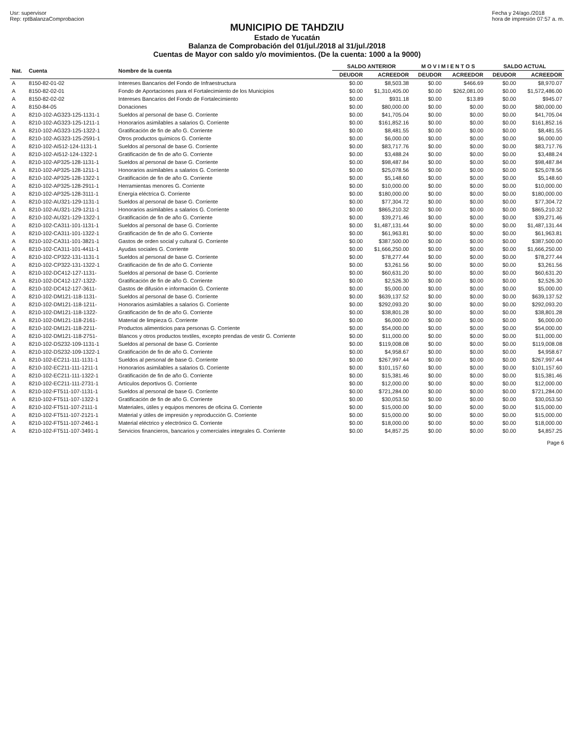Usr: supervisor
Rep: rptBalanzaComprobacion
Fecha y 24/ago./2018
hora de impresión 07:57 a. m.
MUNICIPIO DE TAHDZIU
Estado de Yucatán
Balanza de Comprobación del 01/jul./2018 al 31/jul./2018
Cuentas de Mayor con saldo y/o movimientos. (De la cuenta: 1000 a la 9000)
| Nat. | Cuenta | Nombre de la cuenta | SALDO ANTERIOR | | M O V I M I E N T O S | | SALDO ACTUAL | |
| --- | --- | --- | --- | --- | --- | --- | --- | --- |
| | | | DEUDOR | ACREEDOR | DEUDOR | ACREEDOR | DEUDOR | ACREEDOR |
| A | 8150-82-01-02 | Intereses Bancarios del Fondo de Infraestructura | $0.00 | $8,503.38 | $0.00 | $466.69 | $0.00 | $8,970.07 |
| A | 8150-82-02-01 | Fondo de Aportaciones para el Fortalecimiento de los Municipios | $0.00 | $1,310,405.00 | $0.00 | $262,081.00 | $0.00 | $1,572,486.00 |
| A | 8150-82-02-02 | Intereses Bancarios del Fondo de Fortalecimiento | $0.00 | $931.18 | $0.00 | $13.89 | $0.00 | $945.07 |
| A | 8150-84-05 | Donaciones | $0.00 | $80,000.00 | $0.00 | $0.00 | $0.00 | $80,000.00 |
| A | 8210-102-AG323-125-1131-1 | Sueldos al personal de base G. Corriente | $0.00 | $41,705.04 | $0.00 | $0.00 | $0.00 | $41,705.04 |
| A | 8210-102-AG323-125-1211-1 | Honorarios asimilables a salarios G. Corriente | $0.00 | $161,852.16 | $0.00 | $0.00 | $0.00 | $161,852.16 |
| A | 8210-102-AG323-125-1322-1 | Gratificación de fin de año G. Corriente | $0.00 | $8,481.55 | $0.00 | $0.00 | $0.00 | $8,481.55 |
| A | 8210-102-AG323-125-2591-1 | Otros productos químicos G. Corriente | $0.00 | $6,000.00 | $0.00 | $0.00 | $0.00 | $6,000.00 |
| A | 8210-102-AI512-124-1131-1 | Sueldos al personal de base G. Corriente | $0.00 | $83,717.76 | $0.00 | $0.00 | $0.00 | $83,717.76 |
| A | 8210-102-AI512-124-1322-1 | Gratificación de fin de año G. Corriente | $0.00 | $3,488.24 | $0.00 | $0.00 | $0.00 | $3,488.24 |
| A | 8210-102-AP325-128-1131-1 | Sueldos al personal de base G. Corriente | $0.00 | $98,487.84 | $0.00 | $0.00 | $0.00 | $98,487.84 |
| A | 8210-102-AP325-128-1211-1 | Honorarios asimilables a salarios G. Corriente | $0.00 | $25,078.56 | $0.00 | $0.00 | $0.00 | $25,078.56 |
| A | 8210-102-AP325-128-1322-1 | Gratificación de fin de año G. Corriente | $0.00 | $5,148.60 | $0.00 | $0.00 | $0.00 | $5,148.60 |
| A | 8210-102-AP325-128-2911-1 | Herramientas menores G. Corriente | $0.00 | $10,000.00 | $0.00 | $0.00 | $0.00 | $10,000.00 |
| A | 8210-102-AP325-128-3111-1 | Energía eléctrica G. Corriente | $0.00 | $180,000.00 | $0.00 | $0.00 | $0.00 | $180,000.00 |
| A | 8210-102-AU321-129-1131-1 | Sueldos al personal de base G. Corriente | $0.00 | $77,304.72 | $0.00 | $0.00 | $0.00 | $77,304.72 |
| A | 8210-102-AU321-129-1211-1 | Honorarios asimilables a salarios G. Corriente | $0.00 | $865,210.32 | $0.00 | $0.00 | $0.00 | $865,210.32 |
| A | 8210-102-AU321-129-1322-1 | Gratificación de fin de año G. Corriente | $0.00 | $39,271.46 | $0.00 | $0.00 | $0.00 | $39,271.46 |
| A | 8210-102-CA311-101-1131-1 | Sueldos al personal de base G. Corriente | $0.00 | $1,487,131.44 | $0.00 | $0.00 | $0.00 | $1,487,131.44 |
| A | 8210-102-CA311-101-1322-1 | Gratificación de fin de año G. Corriente | $0.00 | $61,963.81 | $0.00 | $0.00 | $0.00 | $61,963.81 |
| A | 8210-102-CA311-101-3821-1 | Gastos de orden social y cultural G. Corriente | $0.00 | $387,500.00 | $0.00 | $0.00 | $0.00 | $387,500.00 |
| A | 8210-102-CA311-101-4411-1 | Ayudas sociales G. Corriente | $0.00 | $1,666,250.00 | $0.00 | $0.00 | $0.00 | $1,666,250.00 |
| A | 8210-102-CP322-131-1131-1 | Sueldos al personal de base G. Corriente | $0.00 | $78,277.44 | $0.00 | $0.00 | $0.00 | $78,277.44 |
| A | 8210-102-CP322-131-1322-1 | Gratificación de fin de año G. Corriente | $0.00 | $3,261.56 | $0.00 | $0.00 | $0.00 | $3,261.56 |
| A | 8210-102-DC412-127-1131- | Sueldos al personal de base G. Corriente | $0.00 | $60,631.20 | $0.00 | $0.00 | $0.00 | $60,631.20 |
| A | 8210-102-DC412-127-1322- | Gratificación de fin de año G. Corriente | $0.00 | $2,526.30 | $0.00 | $0.00 | $0.00 | $2,526.30 |
| A | 8210-102-DC412-127-3611- | Gastos de difusión e información G. Corriente | $0.00 | $5,000.00 | $0.00 | $0.00 | $0.00 | $5,000.00 |
| A | 8210-102-DM121-118-1131- | Sueldos al personal de base G. Corriente | $0.00 | $639,137.52 | $0.00 | $0.00 | $0.00 | $639,137.52 |
| A | 8210-102-DM121-118-1211- | Honorarios asimilables a salarios G. Corriente | $0.00 | $292,093.20 | $0.00 | $0.00 | $0.00 | $292,093.20 |
| A | 8210-102-DM121-118-1322- | Gratificación de fin de año G. Corriente | $0.00 | $38,801.28 | $0.00 | $0.00 | $0.00 | $38,801.28 |
| A | 8210-102-DM121-118-2161- | Material de limpieza G. Corriente | $0.00 | $6,000.00 | $0.00 | $0.00 | $0.00 | $6,000.00 |
| A | 8210-102-DM121-118-2211- | Productos alimenticios para personas G. Corriente | $0.00 | $54,000.00 | $0.00 | $0.00 | $0.00 | $54,000.00 |
| A | 8210-102-DM121-118-2751- | Blancos y otros productos textiles, excepto prendas de vestir G. Corriente | $0.00 | $11,000.00 | $0.00 | $0.00 | $0.00 | $11,000.00 |
| A | 8210-102-DS232-109-1131-1 | Sueldos al personal de base G. Corriente | $0.00 | $119,008.08 | $0.00 | $0.00 | $0.00 | $119,008.08 |
| A | 8210-102-DS232-109-1322-1 | Gratificación de fin de año G. Corriente | $0.00 | $4,958.67 | $0.00 | $0.00 | $0.00 | $4,958.67 |
| A | 8210-102-EC211-111-1131-1 | Sueldos al personal de base G. Corriente | $0.00 | $267,997.44 | $0.00 | $0.00 | $0.00 | $267,997.44 |
| A | 8210-102-EC211-111-1211-1 | Honorarios asimilables a salarios G. Corriente | $0.00 | $101,157.60 | $0.00 | $0.00 | $0.00 | $101,157.60 |
| A | 8210-102-EC211-111-1322-1 | Gratificación de fin de año G. Corriente | $0.00 | $15,381.46 | $0.00 | $0.00 | $0.00 | $15,381.46 |
| A | 8210-102-EC211-111-2731-1 | Artículos deportivos G. Corriente | $0.00 | $12,000.00 | $0.00 | $0.00 | $0.00 | $12,000.00 |
| A | 8210-102-FT511-107-1131-1 | Sueldos al personal de base G. Corriente | $0.00 | $721,284.00 | $0.00 | $0.00 | $0.00 | $721,284.00 |
| A | 8210-102-FT511-107-1322-1 | Gratificación de fin de año G. Corriente | $0.00 | $30,053.50 | $0.00 | $0.00 | $0.00 | $30,053.50 |
| A | 8210-102-FT511-107-2111-1 | Materiales, útiles y equipos menores de oficina G. Corriente | $0.00 | $15,000.00 | $0.00 | $0.00 | $0.00 | $15,000.00 |
| A | 8210-102-FT511-107-2121-1 | Material y útiles de impresión y reproducción G. Corriente | $0.00 | $15,000.00 | $0.00 | $0.00 | $0.00 | $15,000.00 |
| A | 8210-102-FT511-107-2461-1 | Material eléctrico y electrónico G. Corriente | $0.00 | $18,000.00 | $0.00 | $0.00 | $0.00 | $18,000.00 |
| A | 8210-102-FT511-107-3491-1 | Servicios financieros, bancarios y comerciales integrales G. Corriente | $0.00 | $4,857.25 | $0.00 | $0.00 | $0.00 | $4,857.25 |
Page 6